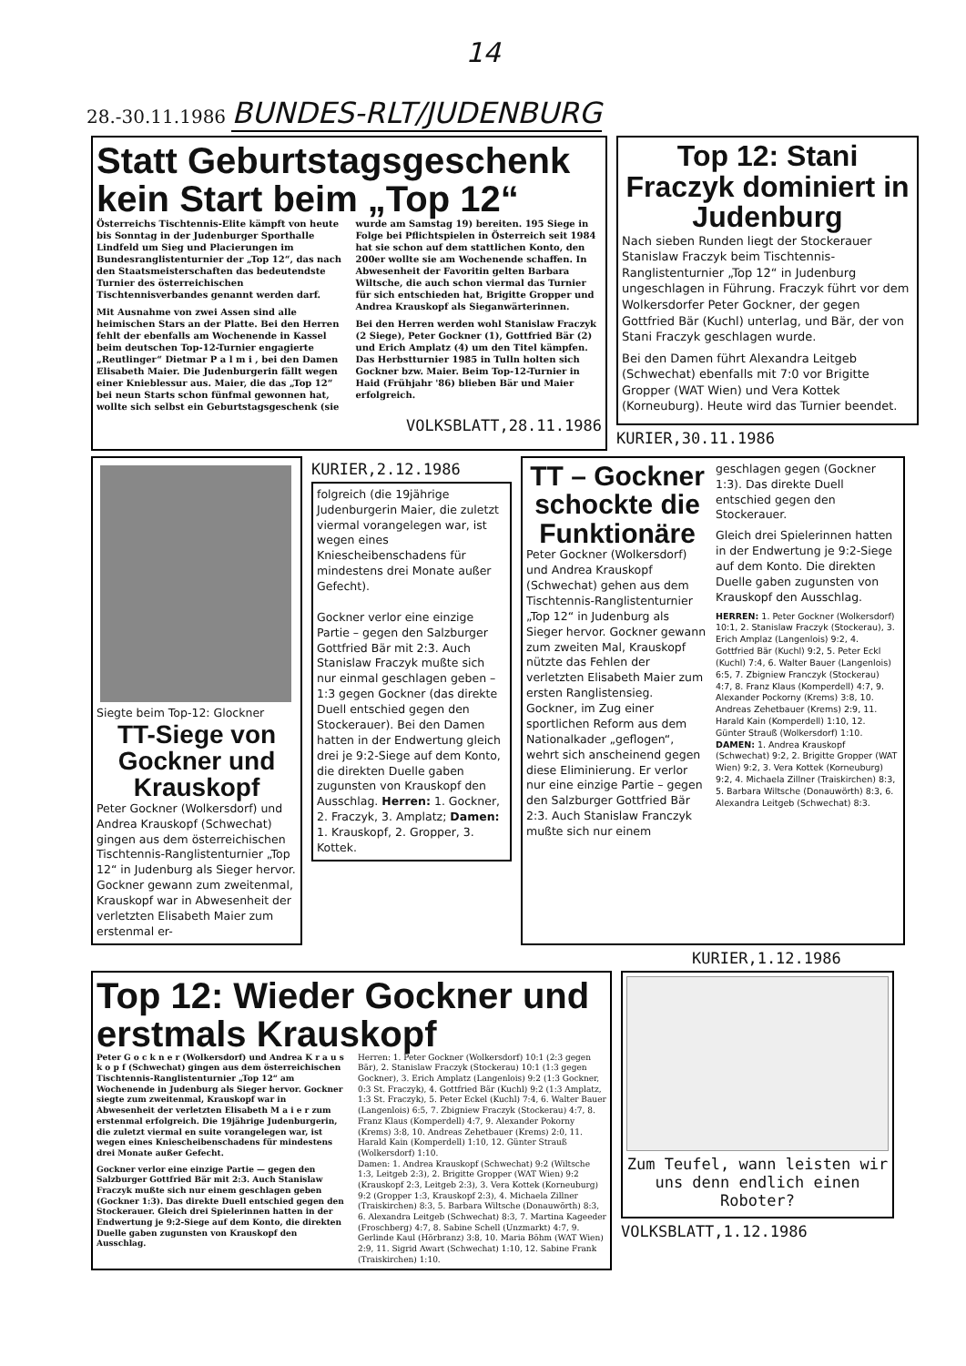14
28.-30.11.1986 BUNDES-RLT/JUDENBURG
Statt Geburtstagsgeschenk kein Start beim „Top 12“
Österreichs Tischtennis-Elite kämpft von heute bis Sonntag in der Judenburger Sporthalle Lindfeld um Sieg und Placierungen im Bundesranglistenturnier der „Top 12“, das nach den Staatsmeisterschaften das bedeutendste Turnier des österreichischen Tischtennisverbandes genannt werden darf.
Mit Ausnahme von zwei Assen sind alle heimischen Stars an der Platte. Bei den Herren fehlt der ebenfalls am Wochenende in Kassel beim deutschen Top-12-Turnier engagierte „Reutlinger“ Dietmar P a l m i , bei den Damen Elisabeth Maier. Die Judenburgerin fällt wegen einer Knieblessur aus. Maier, die das „Top 12“ bei neun Starts schon fünfmal gewonnen hat, wollte sich selbst ein Geburtstagsgeschenk (sie wurde am Samstag 19) bereiten. 195 Siege in Folge bei Pflichtspielen in Österreich seit 1984 hat sie schon auf dem stattlichen Konto, den 200er wollte sie am Wochenende schaffen. In Abwesenheit der Favoritin gelten Barbara Wiltsche, die auch schon viermal das Turnier für sich entschieden hat, Brigitte Gropper und Andrea Krauskopf als Sieganwärterinnen.
Bei den Herren werden wohl Stanislaw Fraczyk (2 Siege), Peter Gockner (1), Gottfried Bär (2) und Erich Amplatz (4) um den Titel kämpfen. Das Herbstturnier 1985 in Tulln holten sich Gockner bzw. Maier. Beim Top-12-Turnier in Haid (Frühjahr '86) blieben Bär und Maier erfolgreich.
VOLKSBLATT,28.11.1986
Top 12: Stani Fraczyk dominiert in Judenburg
Nach sieben Runden liegt der Stockerauer Stanislaw Fraczyk beim Tischtennis-Ranglistenturnier „Top 12“ in Judenburg ungeschlagen in Führung. Fraczyk führt vor dem Wolkersdorfer Peter Gockner, der gegen Gottfried Bär (Kuchl) unterlag, und Bär, der von Stani Fraczyk geschlagen wurde.
Bei den Damen führt Alexandra Leitgeb (Schwechat) ebenfalls mit 7:0 vor Brigitte Gropper (WAT Wien) und Vera Kottek (Korneuburg). Heute wird das Turnier beendet.
KURIER,30.11.1986
Siegte beim Top-12: Glockner
TT-Siege von Gockner und Krauskopf
Peter Gockner (Wolkersdorf) und Andrea Krauskopf (Schwechat) gingen aus dem österreichischen Tischtennis-Ranglistenturnier „Top 12“ in Judenburg als Sieger hervor. Gockner gewann zum zweitenmal, Krauskopf war in Abwesenheit der verletzten Elisabeth Maier zum erstenmal er-
KURIER,2.12.1986
folgreich (die 19jährige Judenburgerin Maier, die zuletzt viermal vorangelegen war, ist wegen eines Kniescheibenschadens für mindestens drei Monate außer Gefecht).
Gockner verlor eine einzige Partie – gegen den Salzburger Gottfried Bär mit 2:3. Auch Stanislaw Fraczyk mußte sich nur einmal geschlagen geben – 1:3 gegen Gockner (das direkte Duell entschied gegen den Stockerauer). Bei den Damen hatten in der Endwertung gleich drei je 9:2-Siege auf dem Konto, die direkten Duelle gaben zugunsten von Krauskopf den Ausschlag. Herren: 1. Gockner, 2. Fraczyk, 3. Amplatz; Damen: 1. Krauskopf, 2. Gropper, 3. Kottek.
TT – Gockner schockte die Funktionäre
Peter Gockner (Wolkersdorf) und Andrea Krauskopf (Schwechat) gehen aus dem Tischtennis-Ranglistenturnier „Top 12“ in Judenburg als Sieger hervor. Gockner gewann zum zweiten Mal, Krauskopf nützte das Fehlen der verletzten Elisabeth Maier zum ersten Ranglistensieg.
Gockner, im Zug einer sportlichen Reform aus dem Nationalkader „geflogen“, wehrt sich anscheinend gegen diese Eliminierung. Er verlor nur eine einzige Partie – gegen den Salzburger Gottfried Bär 2:3. Auch Stanislaw Franczyk mußte sich nur einem
geschlagen gegen (Gockner 1:3). Das direkte Duell entschied gegen den Stockerauer.
Gleich drei Spielerinnen hatten in der Endwertung je 9:2-Siege auf dem Konto. Die direkten Duelle gaben zugunsten von Krauskopf den Ausschlag.
HERREN: 1. Peter Gockner (Wolkersdorf) 10:1, 2. Stanislaw Fraczyk (Stockerau), 3. Erich Amplaz (Langenlois) 9:2, 4. Gottfried Bär (Kuchl) 9:2, 5. Peter Eckl (Kuchl) 7:4, 6. Walter Bauer (Langenlois) 6:5, 7. Zbigniew Franczyk (Stockerau) 4:7, 8. Franz Klaus (Komperdell) 4:7, 9. Alexander Pockorny (Krems) 3:8, 10. Andreas Zehetbauer (Krems) 2:9, 11. Harald Kain (Komperdell) 1:10, 12. Günter Strauß (Wolkersdorf) 1:10.
DAMEN: 1. Andrea Krauskopf (Schwechat) 9:2, 2. Brigitte Gropper (WAT Wien) 9:2, 3. Vera Kottek (Korneuburg) 9:2, 4. Michaela Zillner (Traiskirchen) 8:3, 5. Barbara Wiltsche (Donauwörth) 8:3, 6. Alexandra Leitgeb (Schwechat) 8:3.
KURIER,1.12.1986
Top 12: Wieder Gockner und erstmals Krauskopf
Peter G o c k n e r (Wolkersdorf) und Andrea K r a u s k o p f (Schwechat) gingen aus dem österreichischen Tischtennis-Ranglistenturnier „Top 12“ am Wochenende in Judenburg als Sieger hervor. Gockner siegte zum zweitenmal, Krauskopf war in Abwesenheit der verletzten Elisabeth M a i e r zum erstenmal erfolgreich. Die 19jährige Judenburgerin, die zuletzt viermal en suite vorangelegen war, ist wegen eines Kniescheibenschadens für mindestens drei Monate außer Gefecht.
Gockner verlor eine einzige Partie — gegen den Salzburger Gottfried Bär mit 2:3. Auch Stanislaw Fraczyk mußte sich nur einem geschlagen geben (Gockner 1:3). Das direkte Duell entschied gegen den Stockerauer. Gleich drei Spielerinnen hatten in der Endwertung je 9:2-Siege auf dem Konto, die direkten Duelle gaben zugunsten von Krauskopf den Ausschlag.
Herren: 1. Peter Gockner (Wolkersdorf) 10:1 (2:3 gegen Bär), 2. Stanislaw Fraczyk (Stockerau) 10:1 (1:3 gegen Gockner), 3. Erich Amplatz (Langenlois) 9:2 (1:3 Gockner, 0:3 St. Fraczyk), 4. Gottfried Bär (Kuchl) 9:2 (1:3 Amplatz, 1:3 St. Fraczyk), 5. Peter Eckel (Kuchl) 7:4, 6. Walter Bauer (Langenlois) 6:5, 7. Zbigniew Fraczyk (Stockerau) 4:7, 8. Franz Klaus (Komperdell) 4:7, 9. Alexander Pokorny (Krems) 3:8, 10. Andreas Zehetbauer (Krems) 2:0, 11. Harald Kain (Komperdell) 1:10, 12. Günter Strauß (Wolkersdorf) 1:10.
Damen: 1. Andrea Krauskopf (Schwechat) 9:2 (Wiltsche 1:3, Leitgeb 2:3), 2. Brigitte Gropper (WAT Wien) 9:2 (Krauskopf 2:3, Leitgeb 2:3), 3. Vera Kottek (Korneuburg) 9:2 (Gropper 1:3, Krauskopf 2:3), 4. Michaela Zillner (Traiskirchen) 8:3, 5. Barbara Wiltsche (Donauwörth) 8:3, 6. Alexandra Leitgeb (Schwechat) 8:3, 7. Martina Kageeder (Froschberg) 4:7, 8. Sabine Schell (Unzmarkt) 4:7, 9. Gerlinde Kaul (Hörbranz) 3:8, 10. Maria Böhm (WAT Wien) 2:9, 11. Sigrid Awart (Schwechat) 1:10, 12. Sabine Frank (Traiskirchen) 1:10.
Zum Teufel, wann leisten wir uns denn endlich einen Roboter?
VOLKSBLATT,1.12.1986